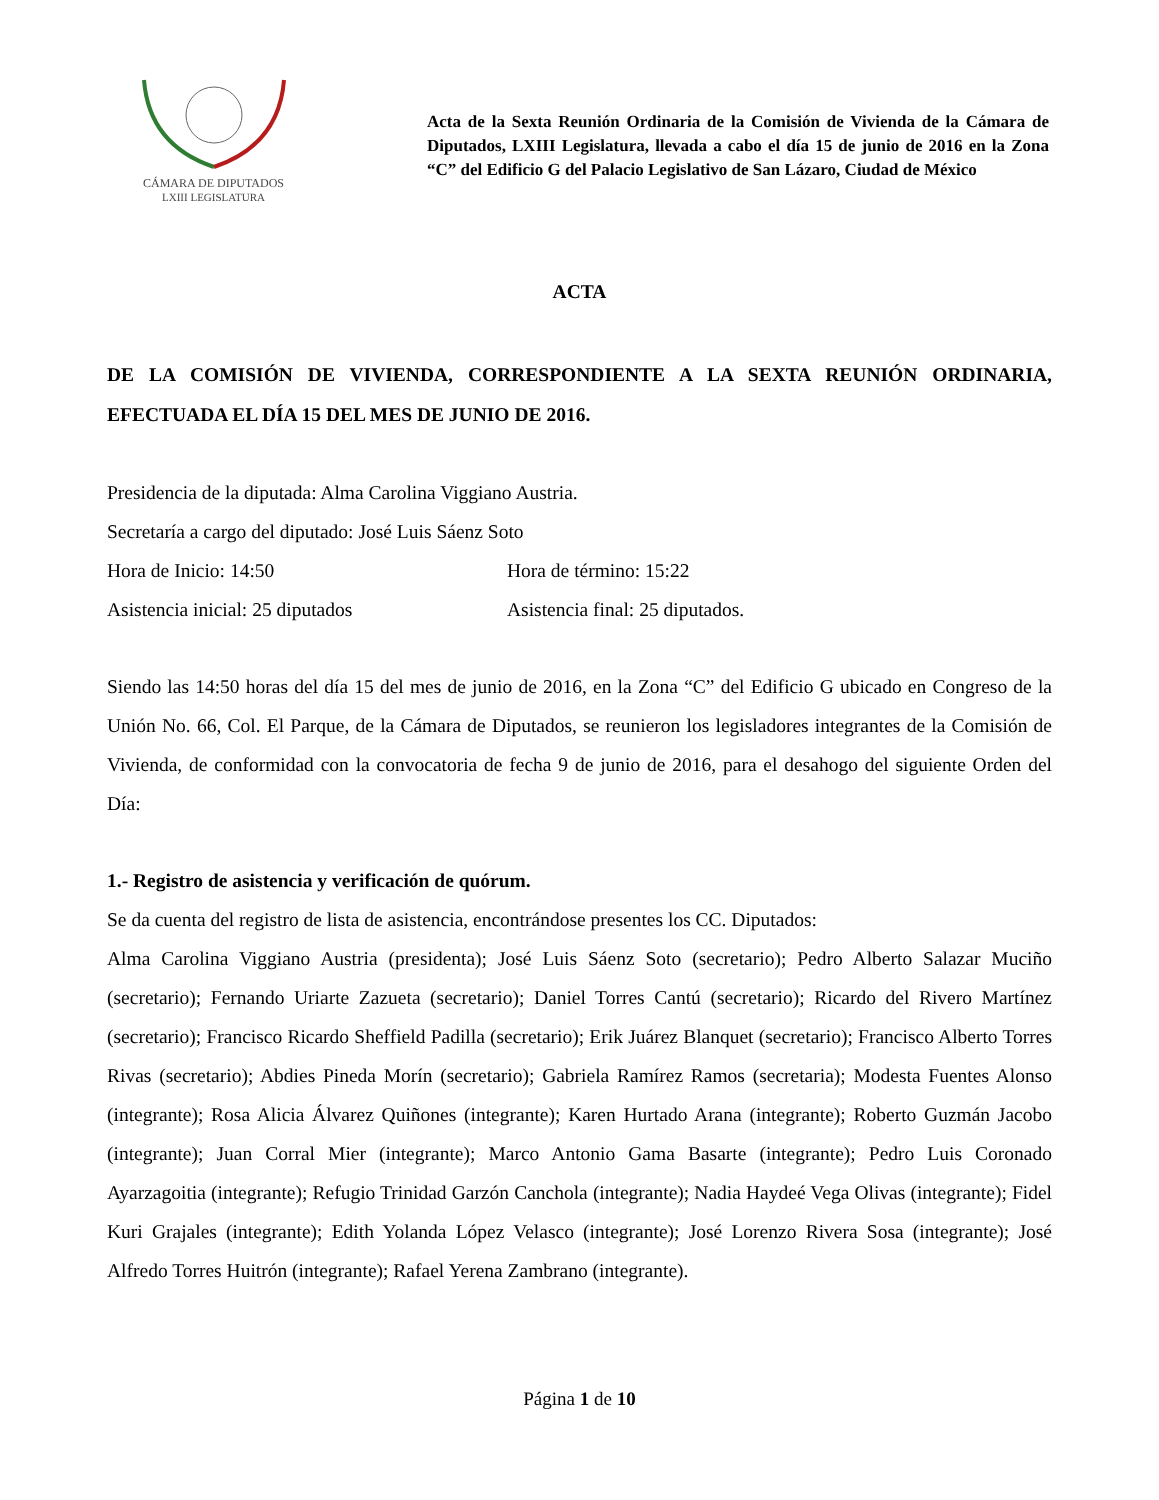CÁMARA DE DIPUTADOS
LXIII LEGISLATURA
Acta de la Sexta Reunión Ordinaria de la Comisión de Vivienda de la Cámara de Diputados, LXIII Legislatura, llevada a cabo el día 15 de junio de 2016 en la Zona “C” del Edificio G del Palacio Legislativo de San Lázaro, Ciudad de México
ACTA
DE LA COMISIÓN DE VIVIENDA, CORRESPONDIENTE A LA SEXTA REUNIÓN ORDINARIA, EFECTUADA EL DÍA 15 DEL MES DE JUNIO DE 2016.
Presidencia de la diputada: Alma Carolina Viggiano Austria.
Secretaría a cargo del diputado: José Luis Sáenz Soto
Hora de Inicio: 14:50 Hora de término: 15:22
Asistencia inicial: 25 diputados Asistencia final: 25 diputados.
Siendo las 14:50 horas del día 15 del mes de junio de 2016, en la Zona “C” del Edificio G ubicado en Congreso de la Unión No. 66, Col. El Parque, de la Cámara de Diputados, se reunieron los legisladores integrantes de la Comisión de Vivienda, de conformidad con la convocatoria de fecha 9 de junio de 2016, para el desahogo del siguiente Orden del Día:
1.- Registro de asistencia y verificación de quórum.
Se da cuenta del registro de lista de asistencia, encontrándose presentes los CC. Diputados:
Alma Carolina Viggiano Austria (presidenta); José Luis Sáenz Soto (secretario); Pedro Alberto Salazar Muciño (secretario); Fernando Uriarte Zazueta (secretario); Daniel Torres Cantú (secretario); Ricardo del Rivero Martínez (secretario); Francisco Ricardo Sheffield Padilla (secretario); Erik Juárez Blanquet (secretario); Francisco Alberto Torres Rivas (secretario); Abdies Pineda Morín (secretario); Gabriela Ramírez Ramos (secretaria); Modesta Fuentes Alonso (integrante); Rosa Alicia Álvarez Quiñones (integrante); Karen Hurtado Arana (integrante); Roberto Guzmán Jacobo (integrante); Juan Corral Mier (integrante); Marco Antonio Gama Basarte (integrante); Pedro Luis Coronado Ayarzagoitia (integrante); Refugio Trinidad Garzón Canchola (integrante); Nadia Haydeé Vega Olivas (integrante); Fidel Kuri Grajales (integrante); Edith Yolanda López Velasco (integrante); José Lorenzo Rivera Sosa (integrante); José Alfredo Torres Huitrón (integrante); Rafael Yerena Zambrano (integrante).
Página 1 de 10